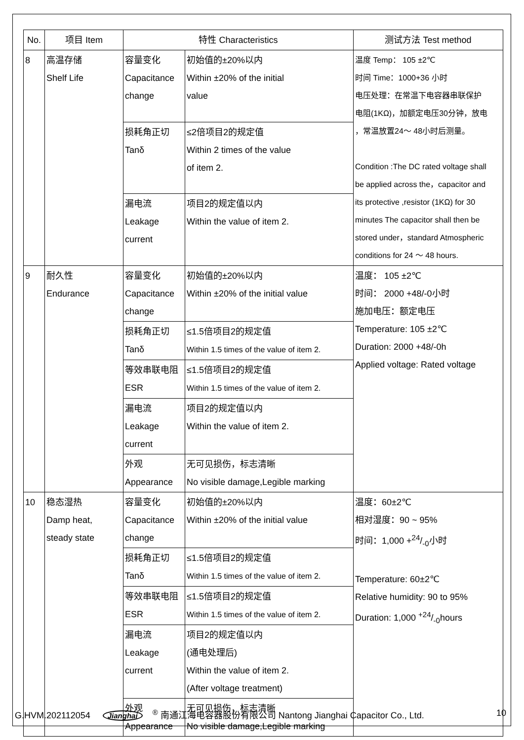| No. | 项目 Item | 特性 Characteristics | | 测试方法 Test method |
| --- | --- | --- | --- | --- |
| 8 | 高温存储 Shelf Life | 容量变化 Capacitance change | 初始值的±20%以内 Within ±20% of the initial value | 温度 Temp： 105 ±2℃ 时间 Time：1000+36 小时 电压处理：在常温下电容器串联保护 电阻(1KΩ)，加额定电压30分钟，放电 ，常温放置24～ 48小时后测量。 Condition :The DC rated voltage shall be applied across the，capacitor and its protective ,resistor (1KΩ) for 30 minutes The capacitor shall then be stored under，standard Atmospheric conditions for 24 ～ 48 hours. |
| | | 损耗角正切 Tanδ | ≤2倍项目2的规定值 Within 2 times of the value of item 2. | |
| | | 漏电流 Leakage current | 项目2的规定值以内 Within the value of item 2. | |
| 9 | 耐久性 Endurance | 容量变化 Capacitance change | 初始值的±20%以内 Within ±20% of the initial value | 温度： 105 ±2℃ 时间： 2000 +48/-0小时 施加电压：额定电压 Temperature: 105 ±2℃ Duration: 2000 +48/-0h Applied voltage: Rated voltage |
| | | 损耗角正切 Tanδ | ≤1.5倍项目2的规定值 Within 1.5 times of the value of item 2. | |
| | | 等效串联电阻 ESR | ≤1.5倍项目2的规定值 Within 1.5 times of the value of item 2. | |
| | | 漏电流 Leakage current | 项目2的规定值以内 Within the value of item 2. | |
| | | 外观 Appearance | 无可见损伤，标志清晰 No visible damage,Legible marking | |
| 10 | 稳态湿热 Damp heat, steady state | 容量变化 Capacitance change | 初始值的±20%以内 Within ±20% of the initial value | 温度：60±2℃ 相对湿度：90 ~ 95% 时间：1,000 +24/-0小时 Temperature: 60±2℃ Relative humidity: 90 to 95% Duration: 1,000 +24/-0hours |
| | | 损耗角正切 Tanδ | ≤1.5倍项目2的规定值 Within 1.5 times of the value of item 2. | |
| | | 等效串联电阻 ESR | ≤1.5倍项目2的规定值 Within 1.5 times of the value of item 2. | |
| | | 漏电流 Leakage current | 项目2的规定值以内 (通电处理后) Within the value of item 2. (After voltage treatment) | |
| | | 外观 Appearance | 无可见损伤，标志清晰 No visible damage,Legible marking | |
G.HVM.202112054 Jianghai<sup>®</sup> 南通江海电容器股份有限公司 Nantong Jianghai Capacitor Co., Ltd. 10